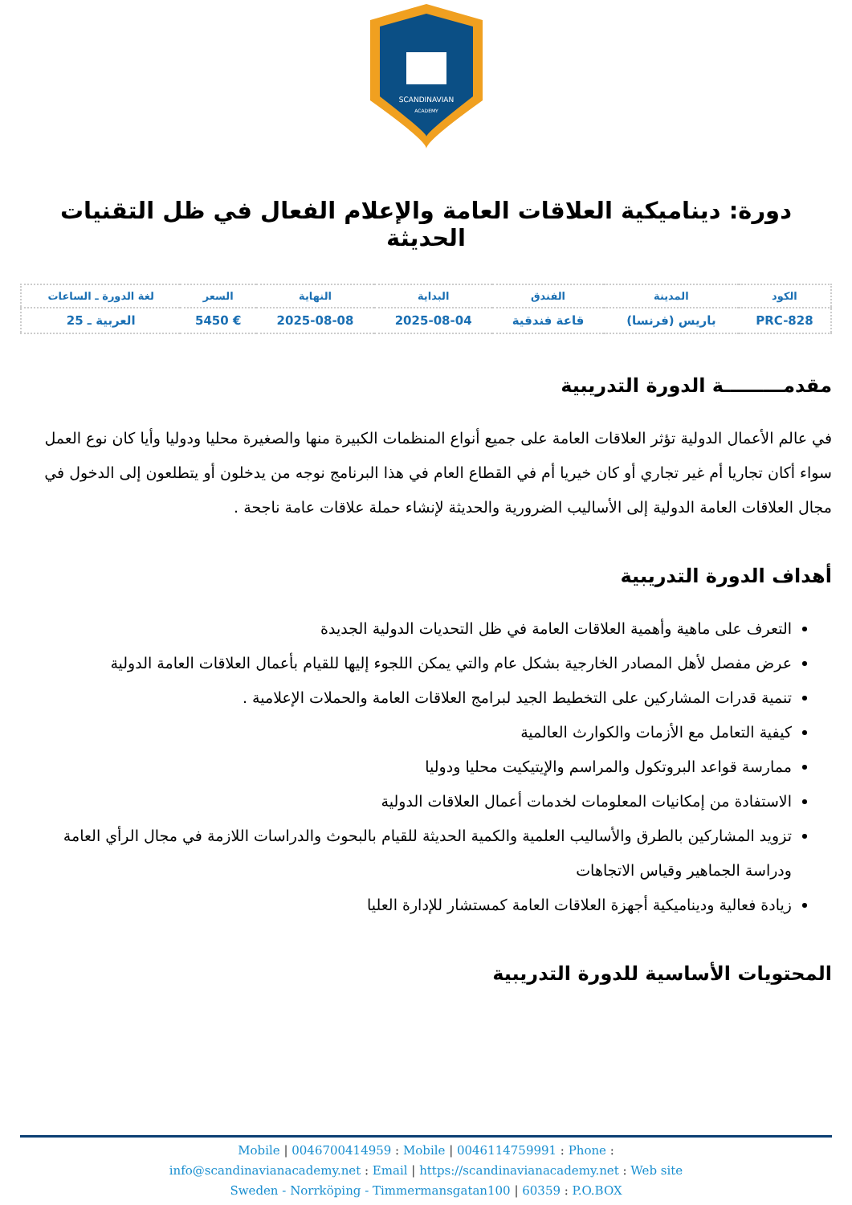SCANDINAVIAN
ACADEMY
دورة: ديناميكية العلاقات العامة والإعلام الفعال في ظل التقنيات الحديثة
| الكود | المدينة | الفندق | البداية | النهاية | السعر | لغة الدورة ـ الساعات |
| --- | --- | --- | --- | --- | --- | --- |
| PRC-828 | باريس (فرنسا) | قاعة فندقية | 2025-08-04 | 2025-08-08 | € 5450 | العربية ـ 25 |
مقدمـــــــــة الدورة التدريبية
في عالم الأعمال الدولية تؤثر العلاقات العامة على جميع أنواع المنظمات الكبيرة منها والصغيرة محليا ودوليا وأيا كان نوع العمل سواء أكان تجاريا أم غير تجاري أو كان خيريا أم في القطاع العام في هذا البرنامج نوجه من يدخلون أو يتطلعون إلى الدخول في مجال العلاقات العامة الدولية إلى الأساليب الضرورية والحديثة لإنشاء حملة علاقات عامة ناجحة .
أهداف الدورة التدريبية
التعرف على ماهية وأهمية العلاقات العامة في ظل التحديات الدولية الجديدة
عرض مفصل لأهل المصادر الخارجية بشكل عام والتي يمكن اللجوء إليها للقيام بأعمال العلاقات العامة الدولية
تنمية قدرات المشاركين على التخطيط الجيد لبرامج العلاقات العامة والحملات الإعلامية .
كيفية التعامل مع الأزمات والكوارث العالمية
ممارسة قواعد البروتكول والمراسم والإيتيكيت محليا ودوليا
الاستفادة من إمكانيات المعلومات لخدمات أعمال العلاقات الدولية
تزويد المشاركين بالطرق والأساليب العلمية والكمية الحديثة للقيام بالبحوث والدراسات اللازمة في مجال الرأي العامة ودراسة الجماهير وقياس الاتجاهات
زيادة فعالية وديناميكية أجهزة العلاقات العامة كمستشار للإدارة العليا
المحتويات الأساسية للدورة التدريبية
Mobile | 0046700414959 : Mobile | 0046114759991 : Phone :
info@scandinavianacademy.net : Email | https://scandinavianacademy.net : Web site
Sweden - Norrköping - Timmermansgatan100 | 60359 : P.O.BOX